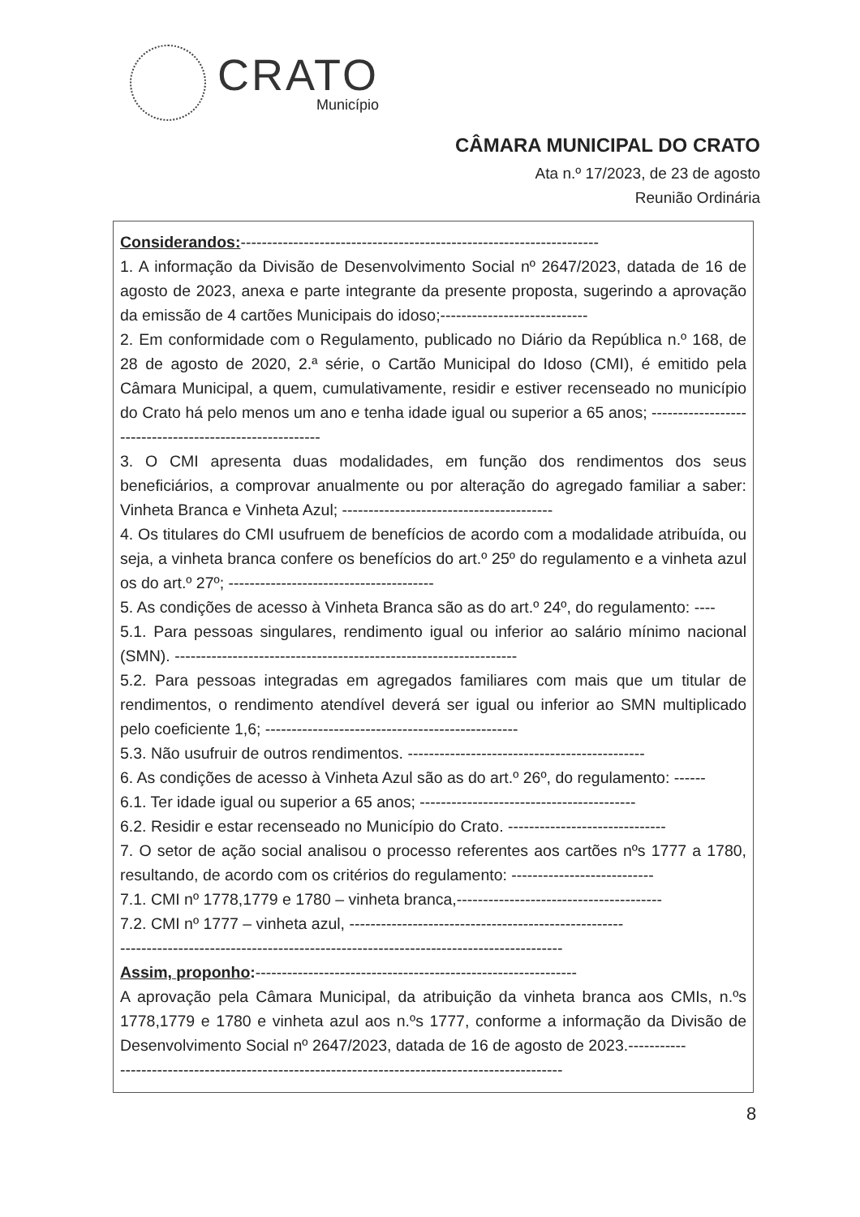CRATO
Município
CÂMARA MUNICIPAL DO CRATO
Ata n.º 17/2023, de 23 de agosto
Reunião Ordinária
Considerandos:--------------------------------------------------------------------
1. A informação da Divisão de Desenvolvimento Social nº 2647/2023, datada de 16 de agosto de 2023, anexa e parte integrante da presente proposta, sugerindo a aprovação da emissão de 4 cartões Municipais do idoso;----------------------------
2. Em conformidade com o Regulamento, publicado no Diário da República n.º 168, de 28 de agosto de 2020, 2.ª série, o Cartão Municipal do Idoso (CMI), é emitido pela Câmara Municipal, a quem, cumulativamente, residir e estiver recenseado no município do Crato há pelo menos um ano e tenha idade igual ou superior a 65 anos; --------------------------------------------------------
3. O CMI apresenta duas modalidades, em função dos rendimentos dos seus beneficiários, a comprovar anualmente ou por alteração do agregado familiar a saber: Vinheta Branca e Vinheta Azul; ----------------------------------------
4. Os titulares do CMI usufruem de benefícios de acordo com a modalidade atribuída, ou seja, a vinheta branca confere os benefícios do art.º 25º do regulamento e a vinheta azul os do art.º 27º; ---------------------------------------
5. As condições de acesso à Vinheta Branca são as do art.º 24º, do regulamento: ----
5.1. Para pessoas singulares, rendimento igual ou inferior ao salário mínimo nacional (SMN). -----------------------------------------------------------------
5.2. Para pessoas integradas em agregados familiares com mais que um titular de rendimentos, o rendimento atendível deverá ser igual ou inferior ao SMN multiplicado pelo coeficiente 1,6; ------------------------------------------------
5.3. Não usufruir de outros rendimentos. ---------------------------------------------
6. As condições de acesso à Vinheta Azul são as do art.º 26º, do regulamento: ------
6.1. Ter idade igual ou superior a 65 anos; -----------------------------------------
6.2. Residir e estar recenseado no Município do Crato. ------------------------------
7. O setor de ação social analisou o processo referentes aos cartões nºs 1777 a 1780, resultando, de acordo com os critérios do regulamento: ---------------------------
7.1. CMI nº 1778,1779 e 1780 – vinheta branca,---------------------------------------
7.2. CMI nº 1777 – vinheta azul, ----------------------------------------------------
------------------------------------------------------------------------------------
Assim, proponho:-------------------------------------------------------------
A aprovação pela Câmara Municipal, da atribuição da vinheta branca aos CMIs, n.ºs 1778,1779 e 1780 e vinheta azul aos n.ºs 1777, conforme a informação da Divisão de Desenvolvimento Social nº 2647/2023, datada de 16 de agosto de 2023.-----------
------------------------------------------------------------------------------------
8